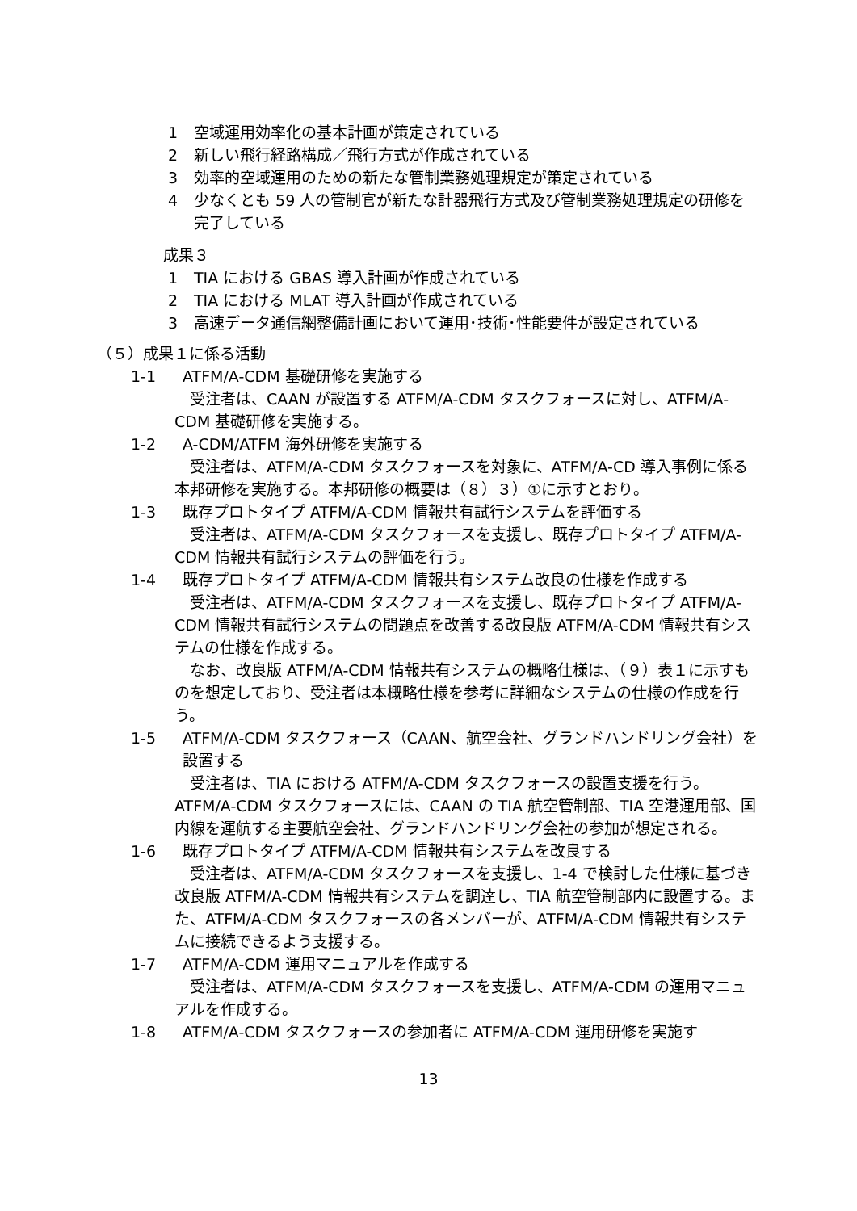1 空域運用効率化の基本計画が策定されている
2 新しい飛行経路構成／飛行方式が作成されている
3 効率的空域運用のための新たな管制業務処理規定が策定されている
4 少なくとも 59 人の管制官が新たな計器飛行方式及び管制業務処理規定の研修を完了している
成果３
1 TIA における GBAS 導入計画が作成されている
2 TIA における MLAT 導入計画が作成されている
3 高速データ通信網整備計画において運用･技術･性能要件が設定されている
（５）成果１に係る活動
1-1 ATFM/A-CDM 基礎研修を実施する
受注者は、CAAN が設置する ATFM/A-CDM タスクフォースに対し、ATFM/A-CDM 基礎研修を実施する。
1-2 A-CDM/ATFM 海外研修を実施する
受注者は、ATFM/A-CDM タスクフォースを対象に、ATFM/A-CD 導入事例に係る本邦研修を実施する。本邦研修の概要は（８）３）①に示すとおり。
1-3 既存プロトタイプ ATFM/A-CDM 情報共有試行システムを評価する
受注者は、ATFM/A-CDM タスクフォースを支援し、既存プロトタイプ ATFM/A-CDM 情報共有試行システムの評価を行う。
1-4 既存プロトタイプ ATFM/A-CDM 情報共有システム改良の仕様を作成する
受注者は、ATFM/A-CDM タスクフォースを支援し、既存プロトタイプ ATFM/A-CDM 情報共有試行システムの問題点を改善する改良版 ATFM/A-CDM 情報共有システムの仕様を作成する。
なお、改良版 ATFM/A-CDM 情報共有システムの概略仕様は、（９）表１に示すものを想定しており、受注者は本概略仕様を参考に詳細なシステムの仕様の作成を行う。
1-5 ATFM/A-CDM タスクフォース（CAAN、航空会社、グランドハンドリング会社）を設置する
受注者は、TIA における ATFM/A-CDM タスクフォースの設置支援を行う。ATFM/A-CDM タスクフォースには、CAAN の TIA 航空管制部、TIA 空港運用部、国内線を運航する主要航空会社、グランドハンドリング会社の参加が想定される。
1-6 既存プロトタイプ ATFM/A-CDM 情報共有システムを改良する
受注者は、ATFM/A-CDM タスクフォースを支援し、1-4 で検討した仕様に基づき改良版 ATFM/A-CDM 情報共有システムを調達し、TIA 航空管制部内に設置する。また、ATFM/A-CDM タスクフォースの各メンバーが、ATFM/A-CDM 情報共有システムに接続できるよう支援する。
1-7 ATFM/A-CDM 運用マニュアルを作成する
受注者は、ATFM/A-CDM タスクフォースを支援し、ATFM/A-CDM の運用マニュアルを作成する。
1-8 ATFM/A-CDM タスクフォースの参加者に ATFM/A-CDM 運用研修を実施す
13